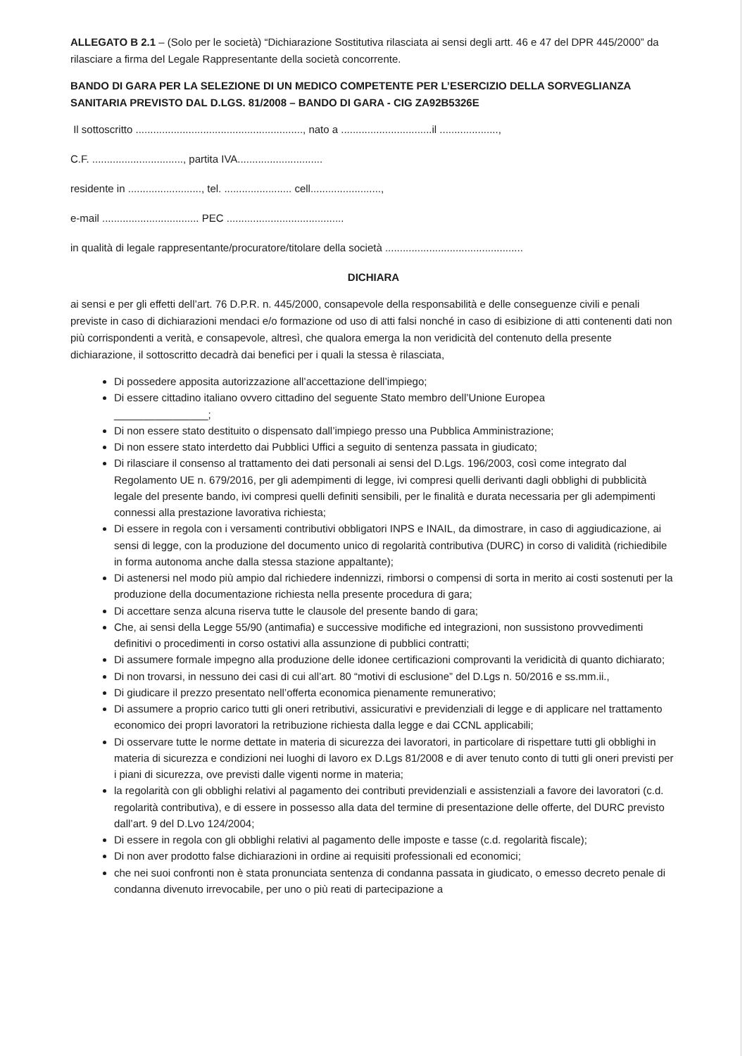ALLEGATO B 2.1 – (Solo per le società) “Dichiarazione Sostitutiva rilasciata ai sensi degli artt. 46 e 47 del DPR 445/2000” da rilasciare a firma del Legale Rappresentante della società concorrente.
BANDO DI GARA PER LA SELEZIONE DI UN MEDICO COMPETENTE PER L’ESERCIZIO DELLA SORVEGLIANZA SANITARIA PREVISTO DAL D.LGS. 81/2008 – BANDO DI GARA - CIG ZA92B5326E
Il sottoscritto ........................................................., nato a ...............................il ....................,
C.F. ..............................., partita IVA.............................
residente in ........................., tel. ....................... cell........................,
e-mail ................................. PEC ........................................
in qualità di legale rappresentante/procuratore/titolare della società ...............................................
DICHIARA
ai sensi e per gli effetti dell’art. 76 D.P.R. n. 445/2000, consapevole della responsabilità e delle conseguenze civili e penali previste in caso di dichiarazioni mendaci e/o formazione od uso di atti falsi nonché in caso di esibizione di atti contenenti dati non più corrispondenti a verità, e consapevole, altresì, che qualora emerga la non veridicità del contenuto della presente dichiarazione, il sottoscritto decadrà dai benefici per i quali la stessa è rilasciata,
Di possedere apposita autorizzazione all’accettazione dell’impiego;
Di essere cittadino italiano ovvero cittadino del seguente Stato membro dell’Unione Europea
________________;
Di non essere stato destituito o dispensato dall’impiego presso una Pubblica Amministrazione;
Di non essere stato interdetto dai Pubblici Uffici a seguito di sentenza passata in giudicato;
Di rilasciare il consenso al trattamento dei dati personali ai sensi del D.Lgs. 196/2003, così come integrato dal Regolamento UE n. 679/2016, per gli adempimenti di legge, ivi compresi quelli derivanti dagli obblighi di pubblicità legale del presente bando, ivi compresi quelli definiti sensibili, per le finalità e durata necessaria per gli adempimenti connessi alla prestazione lavorativa richiesta;
Di essere in regola con i versamenti contributivi obbligatori INPS e INAIL, da dimostrare, in caso di aggiudicazione, ai sensi di legge, con la produzione del documento unico di regolarità contributiva (DURC) in corso di validità (richiedibile in forma autonoma anche dalla stessa stazione appaltante);
Di astenersi nel modo più ampio dal richiedere indennizzi, rimborsi o compensi di sorta in merito ai costi sostenuti per la produzione della documentazione richiesta nella presente procedura di gara;
Di accettare senza alcuna riserva tutte le clausole del presente bando di gara;
Che, ai sensi della Legge 55/90 (antimafia) e successive modifiche ed integrazioni, non sussistono provvedimenti definitivi o procedimenti in corso ostativi alla assunzione di pubblici contratti;
Di assumere formale impegno alla produzione delle idonee certificazioni comprovanti la veridicità di quanto dichiarato;
Di non trovarsi, in nessuno dei casi di cui all’art. 80 “motivi di esclusione” del D.Lgs n. 50/2016 e ss.mm.ii.,
Di giudicare il prezzo presentato nell’offerta economica pienamente remunerativo;
Di assumere a proprio carico tutti gli oneri retributivi, assicurativi e previdenziali di legge e di applicare nel trattamento economico dei propri lavoratori la retribuzione richiesta dalla legge e dai CCNL applicabili;
Di osservare tutte le norme dettate in materia di sicurezza dei lavoratori, in particolare di rispettare tutti gli obblighi in materia di sicurezza e condizioni nei luoghi di lavoro ex D.Lgs 81/2008 e di aver tenuto conto di tutti gli oneri previsti per i piani di sicurezza, ove previsti dalle vigenti norme in materia;
la regolarità con gli obblighi relativi al pagamento dei contributi previdenziali e assistenziali a favore dei lavoratori (c.d. regolarità contributiva), e di essere in possesso alla data del termine di presentazione delle offerte, del DURC previsto dall’art. 9 del D.Lvo 124/2004;
Di essere in regola con gli obblighi relativi al pagamento delle imposte e tasse (c.d. regolarità fiscale);
Di non aver prodotto false dichiarazioni in ordine ai requisiti professionali ed economici;
che nei suoi confronti non è stata pronunciata sentenza di condanna passata in giudicato, o emesso decreto penale di condanna divenuto irrevocabile, per uno o più reati di partecipazione a